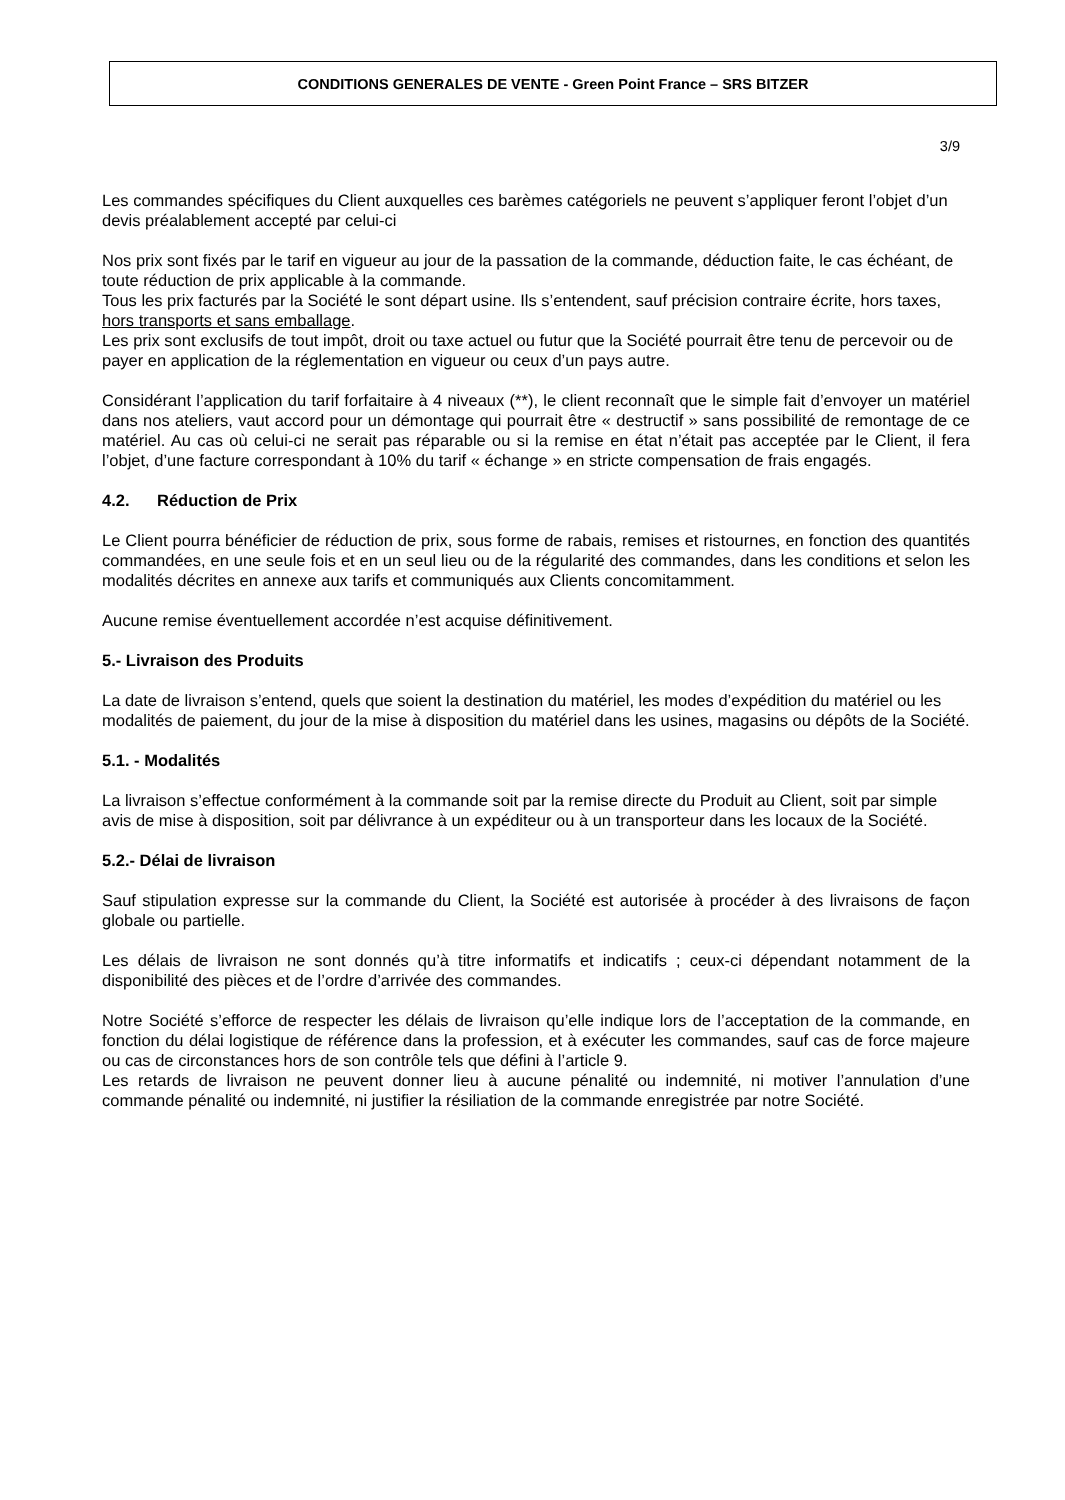CONDITIONS GENERALES DE VENTE - Green Point France – SRS BITZER
3/9
Les commandes spécifiques du Client auxquelles ces barèmes catégoriels ne peuvent s’appliquer feront l’objet d’un devis préalablement accepté par celui-ci
Nos prix sont fixés par le tarif en vigueur au jour de la passation de la commande, déduction faite, le cas échéant, de toute réduction de prix applicable à la commande.
Tous les prix facturés par la Société le sont départ usine. Ils s’entendent, sauf précision contraire écrite, hors taxes, hors transports et sans emballage.
Les prix sont exclusifs de tout impôt, droit ou taxe actuel ou futur que la Société pourrait être tenu de percevoir ou de payer en application de la réglementation en vigueur ou ceux d’un pays autre.
Considérant l’application du tarif forfaitaire à 4 niveaux (**), le client reconnaît que le simple fait d’envoyer un matériel dans nos ateliers, vaut accord pour un démontage qui pourrait être « destructif » sans possibilité de remontage de ce matériel. Au cas où celui-ci ne serait pas réparable ou si la remise en état n’était pas acceptée par le Client, il fera l’objet, d’une facture correspondant à 10% du tarif « échange » en stricte compensation de frais engagés.
4.2. Réduction de Prix
Le Client pourra bénéficier de réduction de prix, sous forme de rabais, remises et ristournes, en fonction des quantités commandées, en une seule fois et en un seul lieu ou de la régularité des commandes, dans les conditions et selon les modalités décrites en annexe aux tarifs et communiqués aux Clients concomitamment.
Aucune remise éventuellement accordée n’est acquise définitivement.
5.- Livraison des Produits
La date de livraison s’entend, quels que soient la destination du matériel, les modes d’expédition du matériel ou les modalités de paiement, du jour de la mise à disposition du matériel dans les usines, magasins ou dépôts de la Société.
5.1. - Modalités
La livraison s’effectue conformément à la commande soit par la remise directe du Produit au Client, soit par simple avis de mise à disposition, soit par délivrance à un expéditeur ou à un transporteur dans les locaux de la Société.
5.2.- Délai de livraison
Sauf stipulation expresse sur la commande du Client, la Société est autorisée à procéder à des livraisons de façon globale ou partielle.
Les délais de livraison ne sont donnés qu’à titre informatifs et indicatifs ; ceux-ci dépendant notamment de la disponibilité des pièces et de l’ordre d’arrivée des commandes.
Notre Société s’efforce de respecter les délais de livraison qu’elle indique lors de l’acceptation de la commande, en fonction du délai logistique de référence dans la profession, et à exécuter les commandes, sauf cas de force majeure ou cas de circonstances hors de son contrôle tels que défini à l’article 9.
Les retards de livraison ne peuvent donner lieu à aucune pénalité ou indemnité, ni motiver l’annulation d’une commande pénalité ou indemnité, ni justifier la résiliation de la commande enregistrée par notre Société.